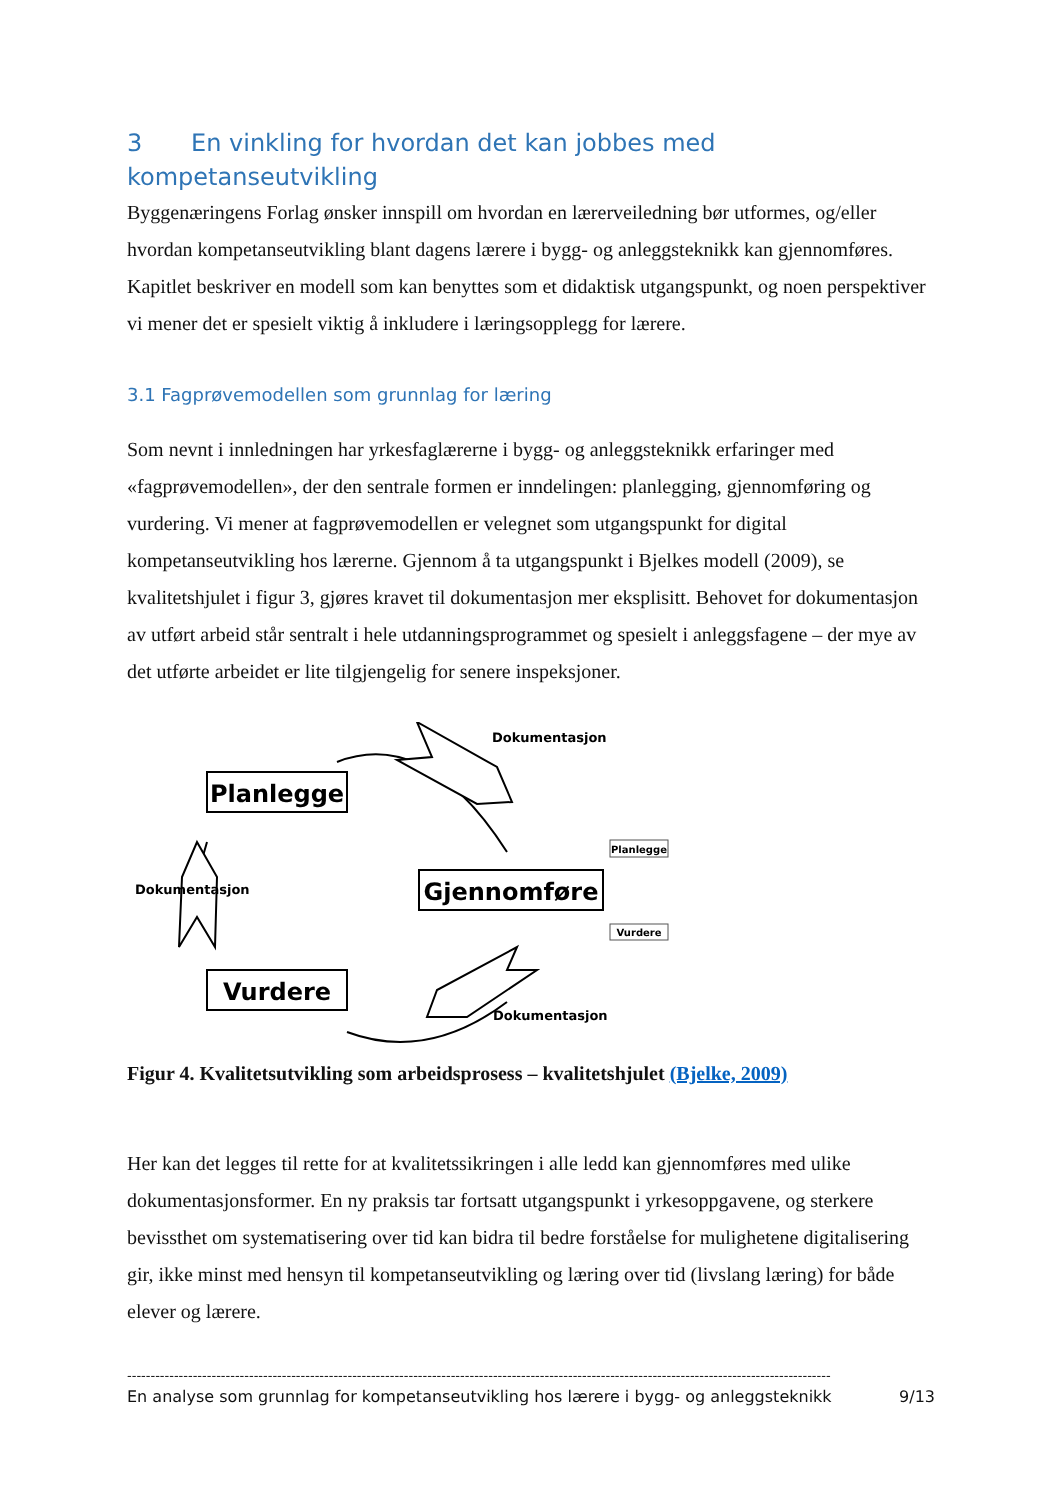3 En vinkling for hvordan det kan jobbes med kompetanseutvikling
Byggenæringens Forlag ønsker innspill om hvordan en lærerveiledning bør utformes, og/eller hvordan kompetanseutvikling blant dagens lærere i bygg- og anleggsteknikk kan gjennomføres. Kapitlet beskriver en modell som kan benyttes som et didaktisk utgangspunkt, og noen perspektiver vi mener det er spesielt viktig å inkludere i læringsopplegg for lærere.
3.1 Fagprøvemodellen som grunnlag for læring
Som nevnt i innledningen har yrkesfaglærerne i bygg- og anleggsteknikk erfaringer med «fagprøvemodellen», der den sentrale formen er inndelingen: planlegging, gjennomføring og vurdering. Vi mener at fagprøvemodellen er velegnet som utgangspunkt for digital kompetanseutvikling hos lærerne. Gjennom å ta utgangspunkt i Bjelkes modell (2009), se kvalitetshjulet i figur 3, gjøres kravet til dokumentasjon mer eksplisitt. Behovet for dokumentasjon av utført arbeid står sentralt i hele utdanningsprogrammet og spesielt i anleggsfagene – der mye av det utførte arbeidet er lite tilgjengelig for senere inspeksjoner.
Planlegge
Vurdere
Gjennomføre
Dokumentasjon
Dokumentasjon
Dokumentasjon
Planlegge
Vurdere
Figur 4. Kvalitetsutvikling som arbeidsprosess – kvalitetshjulet (Bjelke, 2009)
Her kan det legges til rette for at kvalitetssikringen i alle ledd kan gjennomføres med ulike dokumentasjonsformer. En ny praksis tar fortsatt utgangspunkt i yrkesoppgavene, og sterkere bevissthet om systematisering over tid kan bidra til bedre forståelse for mulighetene digitalisering gir, ikke minst med hensyn til kompetanseutvikling og læring over tid (livslang læring) for både elever og lærere.
------------------------------------------------------------------------------------------------------------------------------------------------------
En analyse som grunnlag for kompetanseutvikling hos lærere i bygg- og anleggsteknikk 9/13